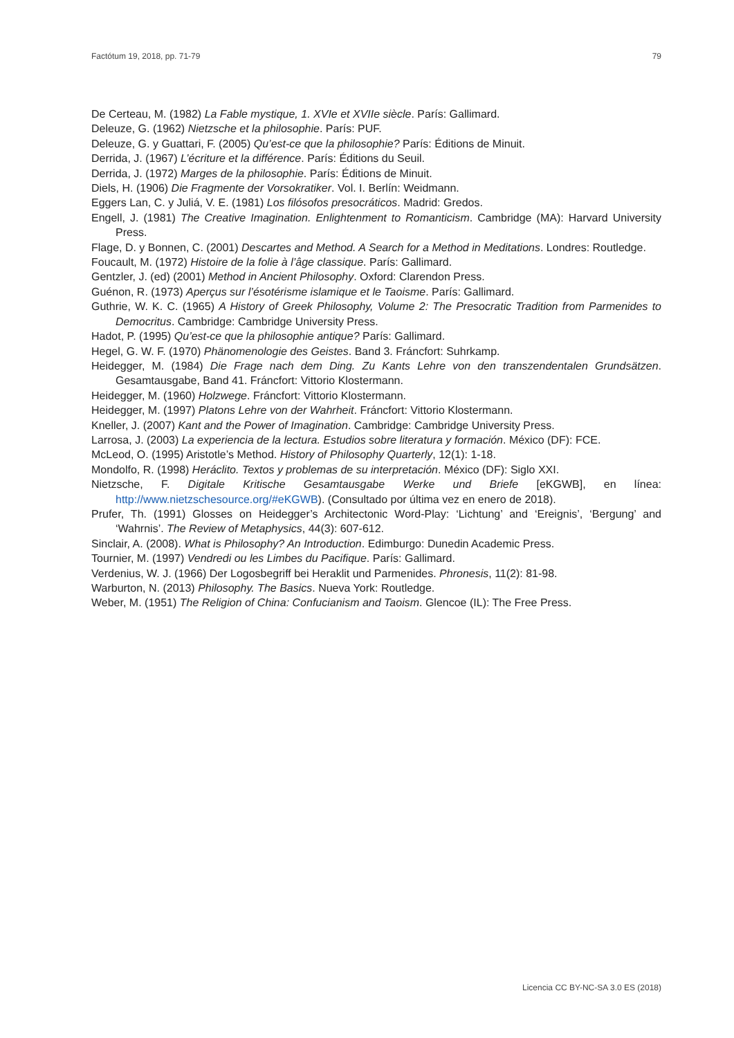Factótum 19, 2018, pp. 71-79 79
De Certeau, M. (1982) La Fable mystique, 1. XVIe et XVIIe siècle. París: Gallimard.
Deleuze, G. (1962) Nietzsche et la philosophie. París: PUF.
Deleuze, G. y Guattari, F. (2005) Qu’est-ce que la philosophie? París: Éditions de Minuit.
Derrida, J. (1967) L’écriture et la différence. París: Éditions du Seuil.
Derrida, J. (1972) Marges de la philosophie. París: Éditions de Minuit.
Diels, H. (1906) Die Fragmente der Vorsokratiker. Vol. I. Berlín: Weidmann.
Eggers Lan, C. y Juliá, V. E. (1981) Los filósofos presocráticos. Madrid: Gredos.
Engell, J. (1981) The Creative Imagination. Enlightenment to Romanticism. Cambridge (MA): Harvard University Press.
Flage, D. y Bonnen, C. (2001) Descartes and Method. A Search for a Method in Meditations. Londres: Routledge.
Foucault, M. (1972) Histoire de la folie à l’âge classique. París: Gallimard.
Gentzler, J. (ed) (2001) Method in Ancient Philosophy. Oxford: Clarendon Press.
Guénon, R. (1973) Aperçus sur l’ésotérisme islamique et le Taoisme. París: Gallimard.
Guthrie, W. K. C. (1965) A History of Greek Philosophy, Volume 2: The Presocratic Tradition from Parmenides to Democritus. Cambridge: Cambridge University Press.
Hadot, P. (1995) Qu’est-ce que la philosophie antique? París: Gallimard.
Hegel, G. W. F. (1970) Phänomenologie des Geistes. Band 3. Fráncfort: Suhrkamp.
Heidegger, M. (1984) Die Frage nach dem Ding. Zu Kants Lehre von den transzendentalen Grundsätzen. Gesamtausgabe, Band 41. Fráncfort: Vittorio Klostermann.
Heidegger, M. (1960) Holzwege. Fráncfort: Vittorio Klostermann.
Heidegger, M. (1997) Platons Lehre von der Wahrheit. Fráncfort: Vittorio Klostermann.
Kneller, J. (2007) Kant and the Power of Imagination. Cambridge: Cambridge University Press.
Larrosa, J. (2003) La experiencia de la lectura. Estudios sobre literatura y formación. México (DF): FCE.
McLeod, O. (1995) Aristotle’s Method. History of Philosophy Quarterly, 12(1): 1-18.
Mondolfo, R. (1998) Heráclito. Textos y problemas de su interpretación. México (DF): Siglo XXI.
Nietzsche, F. Digitale Kritische Gesamtausgabe Werke und Briefe [eKGWB], en línea: http://www.nietzschesource.org/#eKGWB). (Consultado por última vez en enero de 2018).
Prufer, Th. (1991) Glosses on Heidegger’s Architectonic Word-Play: ‘Lichtung’ and ‘Ereignis’, ‘Bergung’ and ‘Wahrnis’. The Review of Metaphysics, 44(3): 607-612.
Sinclair, A. (2008). What is Philosophy? An Introduction. Edimburgo: Dunedin Academic Press.
Tournier, M. (1997) Vendredi ou les Limbes du Pacifique. París: Gallimard.
Verdenius, W. J. (1966) Der Logosbegriff bei Heraklit und Parmenides. Phronesis, 11(2): 81-98.
Warburton, N. (2013) Philosophy. The Basics. Nueva York: Routledge.
Weber, M. (1951) The Religion of China: Confucianism and Taoism. Glencoe (IL): The Free Press.
Licencia CC BY-NC-SA 3.0 ES (2018)